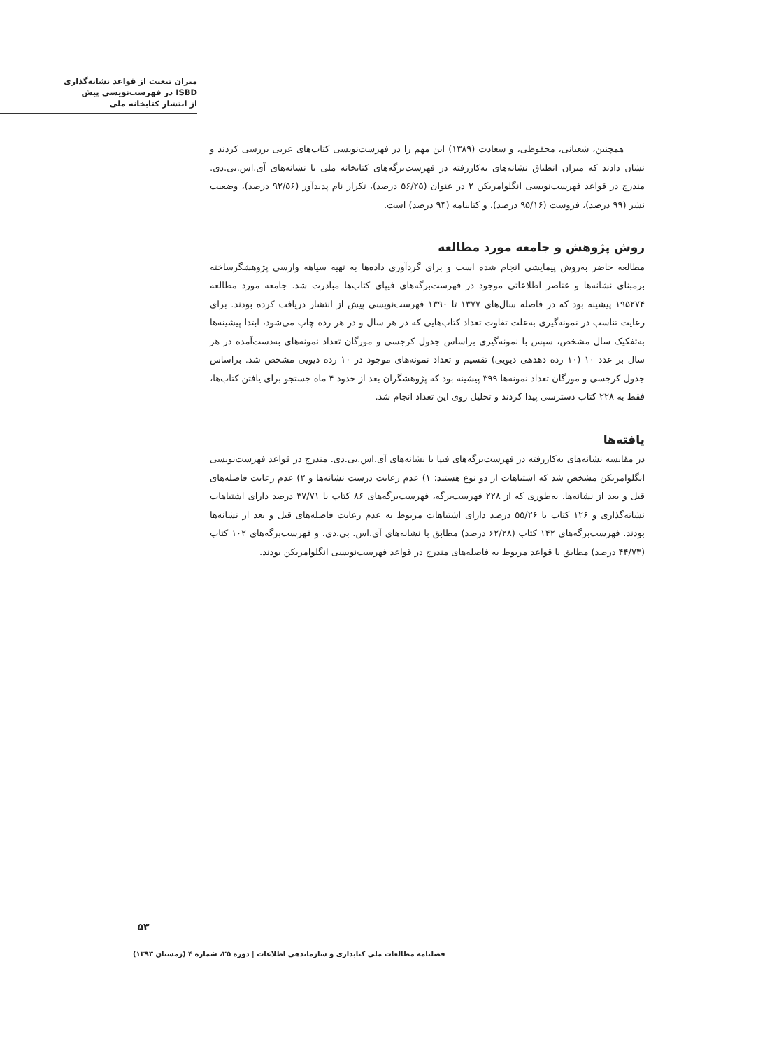میزان تبعیت از قواعد نشانه‌گذاری
ISBD در فهرست‌نویسی پیش
از انتشار کتابخانه ملی
همچنین، شعبانی، محفوظی، و سعادت (۱۳۸۹) این مهم را در فهرست‌نویسی کتاب‌های عربی بررسی کردند و نشان دادند که میزان انطباق نشانه‌های به‌کاررفته در فهرست‌برگه‌های کتابخانه ملی با نشانه‌های آی.اس.بی.دی. مندرج در قواعد فهرست‌نویسی انگلوامریکن ۲ در عنوان (۵۶/۲۵ درصد)، تکرار نام پدیدآور (۹۲/۵۶ درصد)، وضعیت نشر (۹۹ درصد)، فروست (۹۵/۱۶ درصد)، و کتابنامه (۹۴ درصد) است.
روش پژوهش و جامعه مورد مطالعه
مطالعه حاضر به‌روش پیمایشی انجام شده است و برای گردآوری داده‌ها به تهیه سیاهه وارسی پژوهشگرساخته برمبنای نشانه‌ها و عناصر اطلاعاتی موجود در فهرست‌برگه‌های فیپای کتاب‌ها مبادرت شد. جامعه مورد مطالعه ۱۹۵۲۷۴ پیشینه بود که در فاصله سال‌های ۱۳۷۷ تا ۱۳۹۰ فهرست‌نویسی پیش از انتشار دریافت کرده بودند. برای رعایت تناسب در نمونه‌گیری به‌علت تفاوت تعداد کتاب‌هایی که در هر سال و در هر رده چاپ می‌شود، ابتدا پیشینه‌ها به‌تفکیک سال مشخص، سپس با نمونه‌گیری براساس جدول کرجسی و مورگان تعداد نمونه‌های به‌دست‌آمده در هر سال بر عدد ۱۰ (۱۰ رده دهدهی دیویی) تقسیم و تعداد نمونه‌های موجود در ۱۰ رده دیویی مشخص شد. براساس جدول کرجسی و مورگان تعداد نمونه‌ها ۳۹۹ پیشینه بود که پژوهشگران بعد از حدود ۴ ماه جستجو برای یافتن کتاب‌ها، فقط به ۲۲۸ کتاب دسترسی پیدا کردند و تحلیل روی این تعداد انجام شد.
یافته‌ها
در مقایسه نشانه‌های به‌کاررفته در فهرست‌برگه‌های فیپا با نشانه‌های آی.اس.بی.دی. مندرج در قواعد فهرست‌نویسی انگلوامریکن مشخص شد که اشتباهات از دو نوع هستند: ۱) عدم رعایت درست نشانه‌ها و ۲) عدم رعایت فاصله‌های قبل و بعد از نشانه‌ها. به‌طوری که از ۲۲۸ فهرست‌برگه، فهرست‌برگه‌های ۸۶ کتاب با ۳۷/۷۱ درصد دارای اشتباهات نشانه‌گذاری و ۱۲۶ کتاب با ۵۵/۲۶ درصد دارای اشتباهات مربوط به عدم رعایت فاصله‌های قبل و بعد از نشانه‌ها بودند. فهرست‌برگه‌های ۱۴۲ کتاب (۶۲/۲۸ درصد) مطابق با نشانه‌های آی.اس. بی.دی. و فهرست‌برگه‌های ۱۰۲ کتاب (۴۴/۷۳ درصد) مطابق با قواعد مربوط به فاصله‌های مندرج در قواعد فهرست‌نویسی انگلوامریکن بودند.
۵۳
فصلنامه مطالعات ملی کتابداری و سازماندهی اطلاعات | دوره ۲۵، شماره ۴ (زمستان ۱۳۹۳)